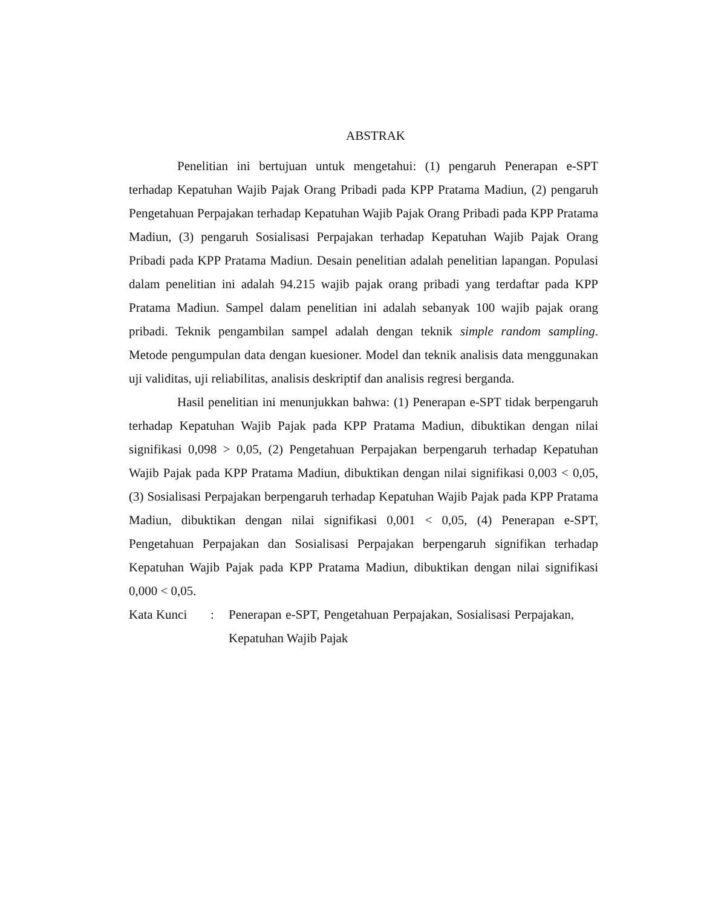ABSTRAK
Penelitian ini bertujuan untuk mengetahui: (1) pengaruh Penerapan e-SPT terhadap Kepatuhan Wajib Pajak Orang Pribadi pada KPP Pratama Madiun, (2) pengaruh Pengetahuan Perpajakan terhadap Kepatuhan Wajib Pajak Orang Pribadi pada KPP Pratama Madiun, (3) pengaruh Sosialisasi Perpajakan terhadap Kepatuhan Wajib Pajak Orang Pribadi pada KPP Pratama Madiun. Desain penelitian adalah penelitian lapangan. Populasi dalam penelitian ini adalah 94.215 wajib pajak orang pribadi yang terdaftar pada KPP Pratama Madiun. Sampel dalam penelitian ini adalah sebanyak 100 wajib pajak orang pribadi. Teknik pengambilan sampel adalah dengan teknik simple random sampling. Metode pengumpulan data dengan kuesioner. Model dan teknik analisis data menggunakan uji validitas, uji reliabilitas, analisis deskriptif dan analisis regresi berganda.
Hasil penelitian ini menunjukkan bahwa: (1) Penerapan e-SPT tidak berpengaruh terhadap Kepatuhan Wajib Pajak pada KPP Pratama Madiun, dibuktikan dengan nilai signifikasi 0,098 > 0,05, (2) Pengetahuan Perpajakan berpengaruh terhadap Kepatuhan Wajib Pajak pada KPP Pratama Madiun, dibuktikan dengan nilai signifikasi 0,003 < 0,05, (3) Sosialisasi Perpajakan berpengaruh terhadap Kepatuhan Wajib Pajak pada KPP Pratama Madiun, dibuktikan dengan nilai signifikasi 0,001 < 0,05, (4) Penerapan e-SPT, Pengetahuan Perpajakan dan Sosialisasi Perpajakan berpengaruh signifikan terhadap Kepatuhan Wajib Pajak pada KPP Pratama Madiun, dibuktikan dengan nilai signifikasi 0,000 < 0,05.
Kata Kunci : Penerapan e-SPT, Pengetahuan Perpajakan, Sosialisasi Perpajakan, Kepatuhan Wajib Pajak